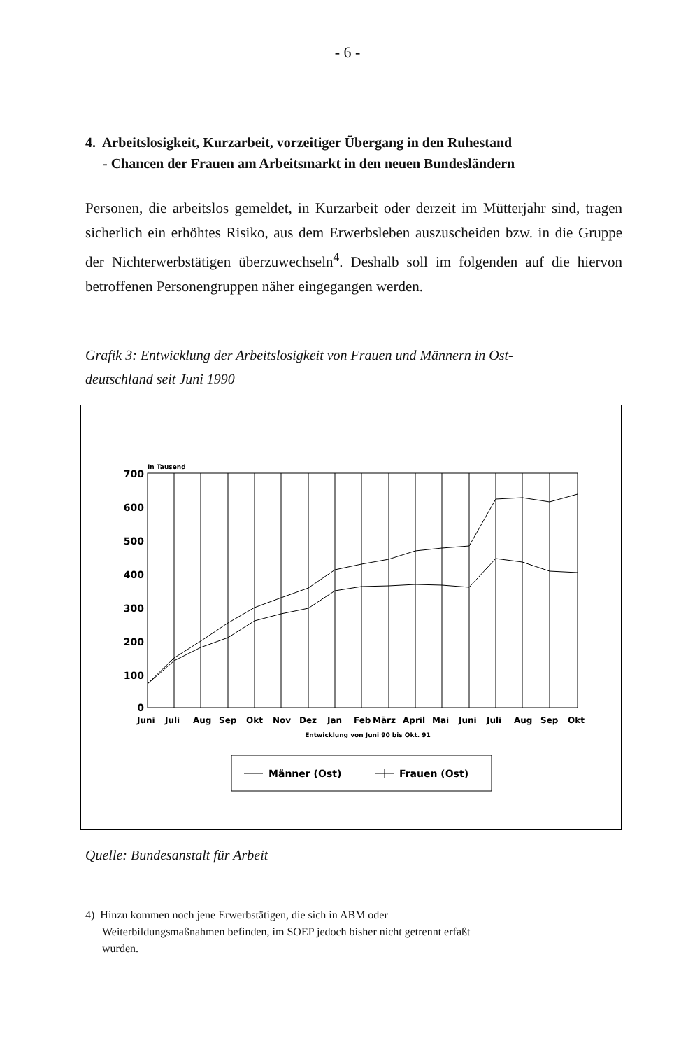- 6 -
4. Arbeitslosigkeit, Kurzarbeit, vorzeitiger Übergang in den Ruhestand
- Chancen der Frauen am Arbeitsmarkt in den neuen Bundesländern
Personen, die arbeitslos gemeldet, in Kurzarbeit oder derzeit im Mütterjahr sind, tragen sicherlich ein erhöhtes Risiko, aus dem Erwerbsleben auszuscheiden bzw. in die Gruppe der Nichterwerbstätigen überzuwechseln<sup>4</sup>. Deshalb soll im folgenden auf die hiervon betroffenen Personengruppen näher eingegangen werden.
Grafik 3: Entwicklung der Arbeitslosigkeit von Frauen und Männern in Ost-
deutschland seit Juni 1990
In Tausend
700
600
500
400
300
200
100
0
Juni
Juli
Aug
Sep
Okt
Nov
Dez
Jan
Feb
März
April
Mai
Juni
Juli
Aug
Sep
Okt
Entwicklung von Juni 90 bis Okt. 91
Männer (Ost)
Frauen (Ost)
Quelle: Bundesanstalt für Arbeit
4) Hinzu kommen noch jene Erwerbstätigen, die sich in ABM oder
Weiterbildungsmaßnahmen befinden, im SOEP jedoch bisher nicht getrennt erfaßt
wurden.